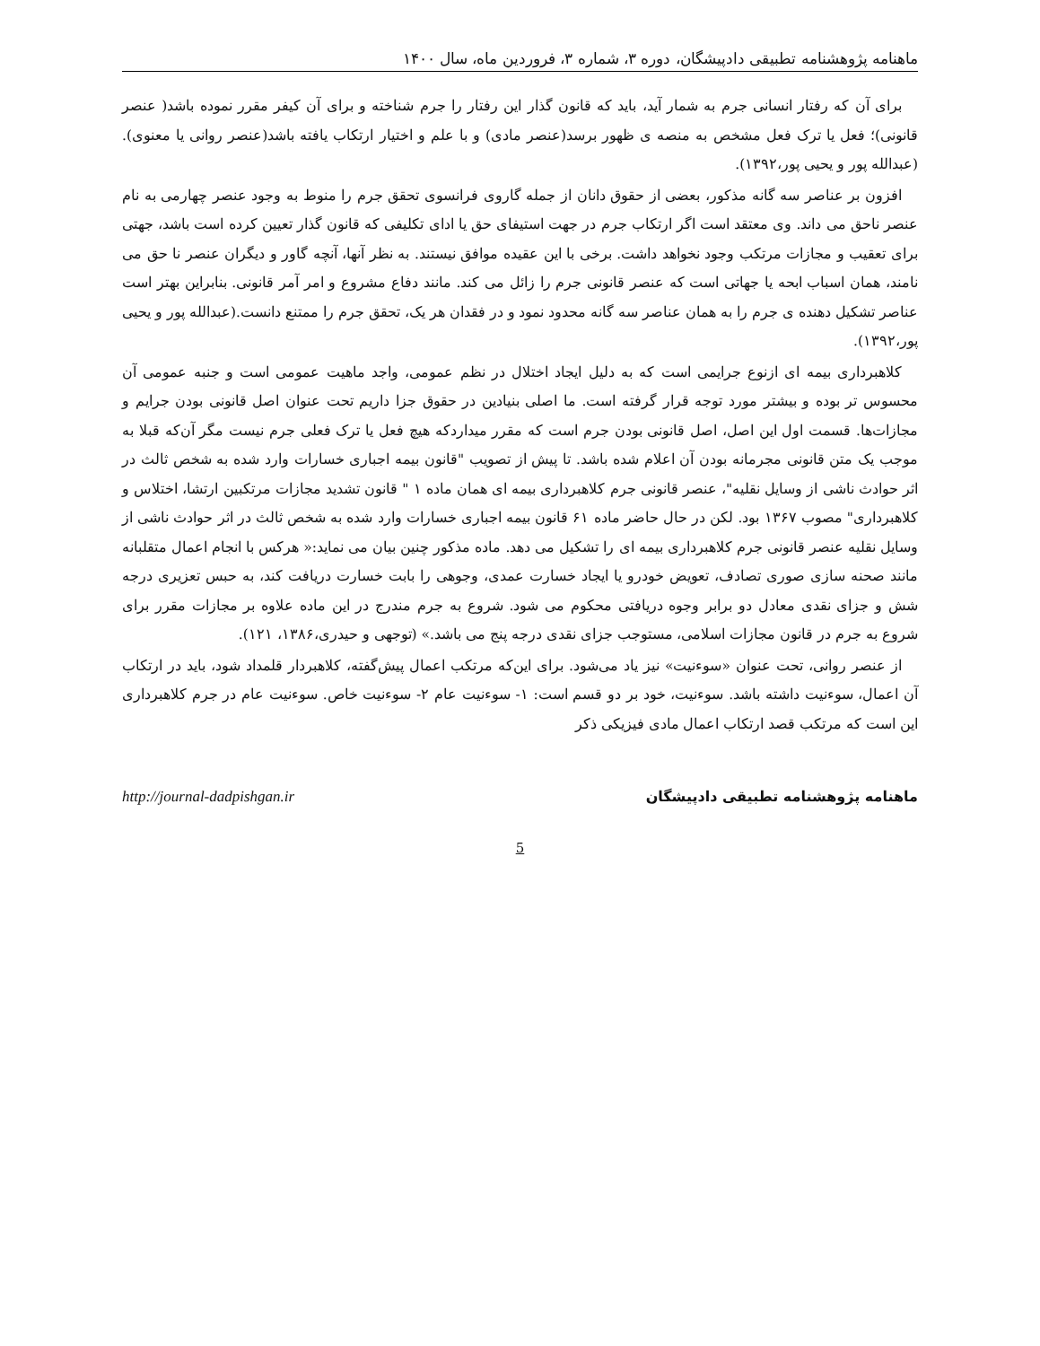ماهنامه پژوهشنامه تطبیقی دادپیشگان، دوره ۳، شماره ۳، فروردین ماه، سال ۱۴۰۰
برای آن که رفتار انسانی جرم به شمار آید، باید که قانون گذار این رفتار را جرم شناخته و برای آن کیفر مقرر نموده باشد( عنصر قانونی)؛ فعل یا ترک فعل مشخص به منصه ی ظهور برسد(عنصر مادی) و با علم و اختیار ارتکاب یافته باشد(عنصر روانی یا معنوی).(عبدالله پور و یحیی پور،۱۳۹۲).
افزون بر عناصر سه گانه مذکور، بعضی از حقوق دانان از جمله گاروی فرانسوی تحقق جرم را منوط به وجود عنصر چهارمی به نام عنصر ناحق می داند. وی معتقد است اگر ارتکاب جرم در جهت استیفای حق یا ادای تکلیفی که قانون گذار تعیین کرده است باشد، جهتی برای تعقیب و مجازات مرتکب وجود نخواهد داشت. برخی با این عقیده موافق نیستند. به نظر آنها، آنچه گاور و دیگران عنصر نا حق می نامند، همان اسباب ابحه یا جهاتی است که عنصر قانونی جرم را زائل می کند. مانند دفاع مشروع و امر آمر قانونی. بنابراین بهتر است عناصر تشکیل دهنده ی جرم را به همان عناصر سه گانه محدود نمود و در فقدان هر یک، تحقق جرم را ممتنع دانست.(عبدالله پور و یحیی پور،۱۳۹۲).
کلاهبرداری بیمه ای ازنوع جرایمی است که به دلیل ایجاد اختلال در نظم عمومی، واجد ماهیت عمومی است و جنبه عمومی آن محسوس تر بوده و بیشتر مورد توجه قرار گرفته است. ما اصلی بنیادین در حقوق جزا داریم تحت عنوان اصل قانونی بودن جرایم و مجازات‌ها. قسمت اول این اصل، اصل قانونی بودن جرم است که مقرر میداردکه هیچ فعل یا ترک فعلی جرم نیست مگر آن‌که قبلا به موجب یک متن قانونی مجرمانه بودن آن اعلام شده باشد. تا پیش از تصویب "قانون بیمه اجباری خسارات وارد شده به شخص ثالث در اثر حوادث ناشی از وسایل نقلیه"، عنصر قانونی جرم کلاهبرداری بیمه ای همان ماده ۱ " قانون تشدید مجازات مرتکبین ارتشا، اختلاس و کلاهبرداری" مصوب ۱۳۶۷ بود. لکن در حال حاضر ماده ۶۱ قانون بیمه اجباری خسارات وارد شده به شخص ثالث در اثر حوادث ناشی از وسایل نقلیه عنصر قانونی جرم کلاهبرداری بیمه ای را تشکیل می دهد. ماده مذکور چنین بیان می نماید:« هرکس با انجام اعمال متقلبانه مانند صحنه سازی صوری تصادف، تعویض خودرو یا ایجاد خسارت عمدی، وجوهی را بابت خسارت دریافت کند، به حبس تعزیری درجه شش و جزای نقدی معادل دو برابر وجوه دریافتی محکوم می شود. شروع به جرم مندرج در این ماده علاوه بر مجازات مقرر برای شروع به جرم در قانون مجازات اسلامی، مستوجب جزای نقدی درجه پنج می باشد.» (توجهی و حیدری،۱۳۸۶، ۱۲۱).
از عنصر روانی، تحت عنوان «سوءنیت» نیز یاد می‌شود. برای این‌که مرتکب اعمال پیش‌گفته، کلاهبردار قلمداد شود، باید در ارتکاب آن اعمال، سوءنیت داشته باشد. سوءنیت، خود بر دو قسم است: ۱- سوءنیت عام ۲- سوءنیت خاص. سوءنیت عام در جرم کلاهبرداری این است که مرتکب قصد ارتکاب اعمال مادی فیزیکی ذکر
ماهنامه پژوهشنامه تطبیقی دادپیشگان http://journal-dadpishgan.ir
5